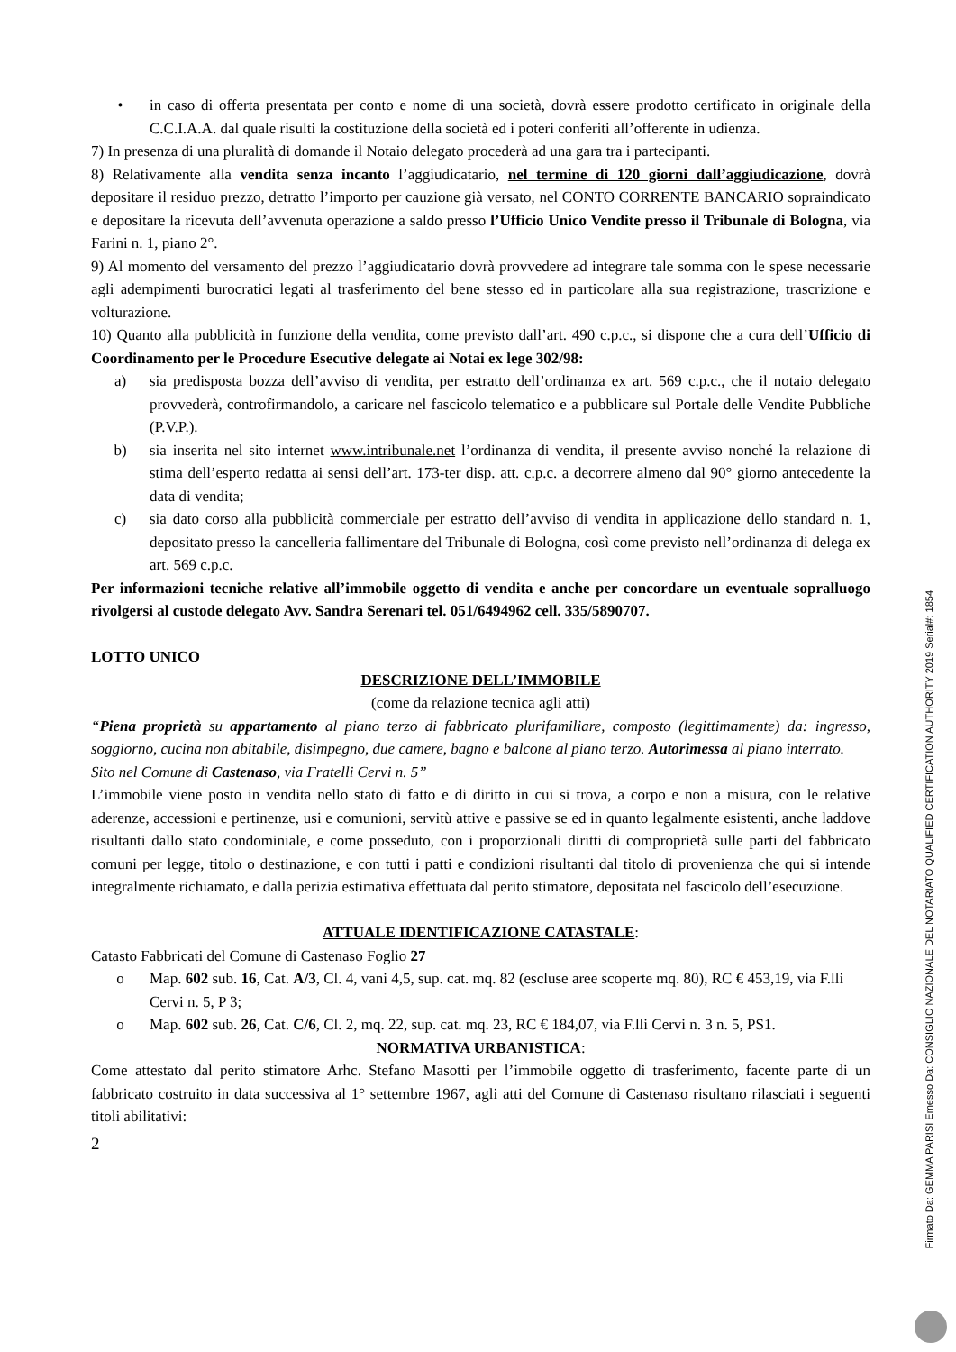• in caso di offerta presentata per conto e nome di una società, dovrà essere prodotto certificato in originale della C.C.I.A.A. dal quale risulti la costituzione della società ed i poteri conferiti all’offerente in udienza.
7) In presenza di una pluralità di domande il Notaio delegato procederà ad una gara tra i partecipanti.
8) Relativamente alla vendita senza incanto l’aggiudicatario, nel termine di 120 giorni dall’aggiudicazione, dovrà depositare il residuo prezzo, detratto l’importo per cauzione già versato, nel CONTO CORRENTE BANCARIO sopraindicato e depositare la ricevuta dell’avvenuta operazione a saldo presso l’Ufficio Unico Vendite presso il Tribunale di Bologna, via Farini n. 1, piano 2°.
9) Al momento del versamento del prezzo l’aggiudicatario dovrà provvedere ad integrare tale somma con le spese necessarie agli adempimenti burocratici legati al trasferimento del bene stesso ed in particolare alla sua registrazione, trascrizione e volturazione.
10) Quanto alla pubblicità in funzione della vendita, come previsto dall’art. 490 c.p.c., si dispone che a cura dell’Ufficio di Coordinamento per le Procedure Esecutive delegate ai Notai ex lege 302/98:
a) sia predisposta bozza dell’avviso di vendita, per estratto dell’ordinanza ex art. 569 c.p.c., che il notaio delegato provvederà, controfirmandolo, a caricare nel fascicolo telematico e a pubblicare sul Portale delle Vendite Pubbliche (P.V.P.).
b) sia inserita nel sito internet www.intribunale.net l’ordinanza di vendita, il presente avviso nonché la relazione di stima dell’esperto redatta ai sensi dell’art. 173-ter disp. att. c.p.c. a decorrere almeno dal 90° giorno antecedente la data di vendita;
c) sia dato corso alla pubblicità commerciale per estratto dell’avviso di vendita in applicazione dello standard n. 1, depositato presso la cancelleria fallimentare del Tribunale di Bologna, così come previsto nell’ordinanza di delega ex art. 569 c.p.c.
Per informazioni tecniche relative all’immobile oggetto di vendita e anche per concordare un eventuale sopralluogo rivolgersi al custode delegato Avv. Sandra Serenari tel. 051/6494962 cell. 335/5890707.
LOTTO UNICO
DESCRIZIONE DELL’IMMOBILE
(come da relazione tecnica agli atti)
“Piena proprietà su appartamento al piano terzo di fabbricato plurifamiliare, composto (legittimamente) da: ingresso, soggiorno, cucina non abitabile, disimpegno, due camere, bagno e balcone al piano terzo. Autorimessa al piano interrato.
Sito nel Comune di Castenaso, via Fratelli Cervi n. 5”
L’immobile viene posto in vendita nello stato di fatto e di diritto in cui si trova, a corpo e non a misura, con le relative aderenze, accessioni e pertinenze, usi e comunioni, servitù attive e passive se ed in quanto legalmente esistenti, anche laddove risultanti dallo stato condominiale, e come posseduto, con i proporzionali diritti di comproprietà sulle parti del fabbricato comuni per legge, titolo o destinazione, e con tutti i patti e condizioni risultanti dal titolo di provenienza che qui si intende integralmente richiamato, e dalla perizia estimativa effettuata dal perito stimatore, depositata nel fascicolo dell’esecuzione.
ATTUALE IDENTIFICAZIONE CATASTALE:
Catasto Fabbricati del Comune di Castenaso Foglio 27
o Map. 602 sub. 16, Cat. A/3, Cl. 4, vani 4,5, sup. cat. mq. 82 (escluse aree scoperte mq. 80), RC € 453,19, via F.lli Cervi n. 5, P 3;
o Map. 602 sub. 26, Cat. C/6, Cl. 2, mq. 22, sup. cat. mq. 23, RC € 184,07, via F.lli Cervi n. 3 n. 5, PS1.
NORMATIVA URBANISTICA:
Come attestato dal perito stimatore Arhc. Stefano Masotti per l’immobile oggetto di trasferimento, facente parte di un fabbricato costruito in data successiva al 1° settembre 1967, agli atti del Comune di Castenaso risultano rilasciati i seguenti titoli abilitativi:
2
Firmato Da: GEMMA PARISI Emesso Da: CONSIGLIO NAZIONALE DEL NOTARIATO QUALIFIED CERTIFICATION AUTHORITY 2019 Serial#: 1854